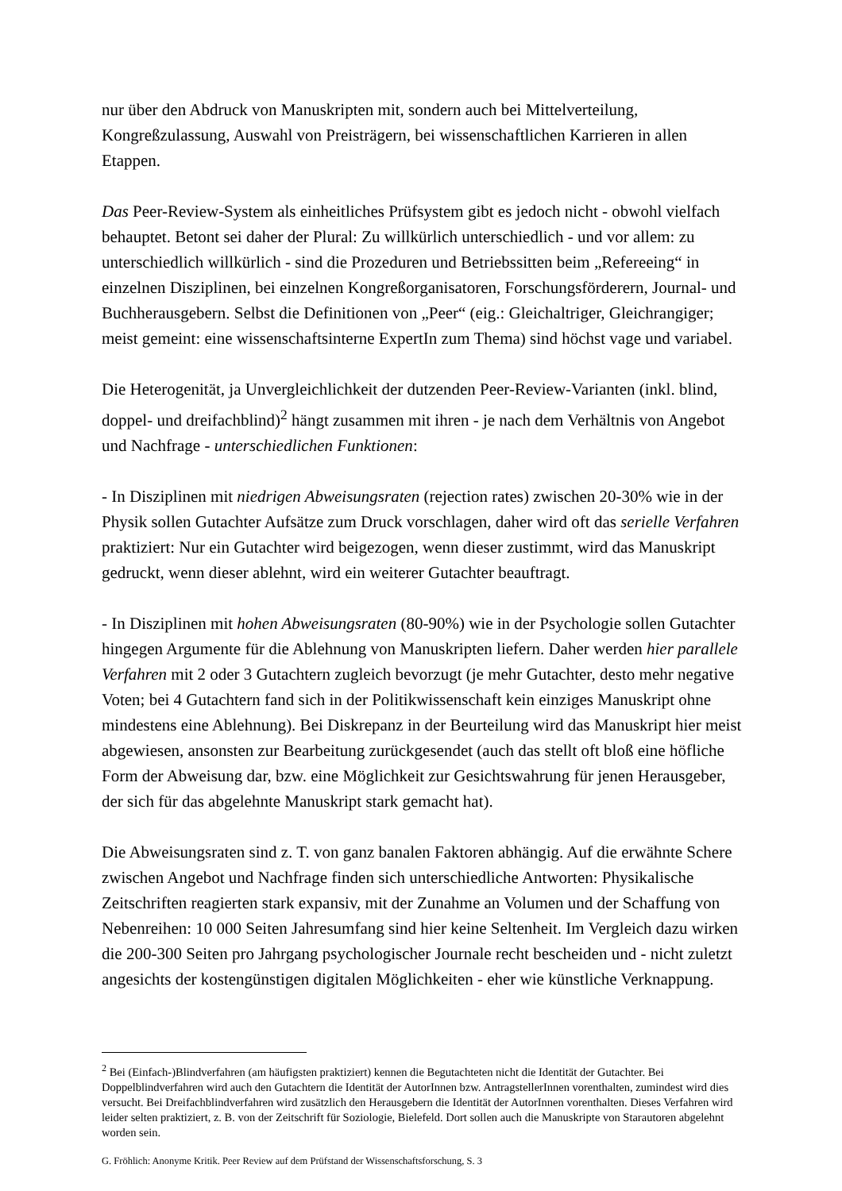nur über den Abdruck von Manuskripten mit, sondern auch bei Mittelverteilung, Kongreßzulassung, Auswahl von Preisträgern, bei wissenschaftlichen Karrieren in allen Etappen.
Das Peer-Review-System als einheitliches Prüfsystem gibt es jedoch nicht - obwohl vielfach behauptet. Betont sei daher der Plural: Zu willkürlich unterschiedlich - und vor allem: zu unterschiedlich willkürlich - sind die Prozeduren und Betriebssitten beim „Refereeing“ in einzelnen Disziplinen, bei einzelnen Kongreßorganisatoren, Forschungsförderern, Journal- und Buchherausgebern. Selbst die Definitionen von „Peer“ (eig.: Gleichaltriger, Gleichrangiger; meist gemeint: eine wissenschaftsinterne ExpertIn zum Thema) sind höchst vage und variabel.
Die Heterogenität, ja Unvergleichlichkeit der dutzenden Peer-Review-Varianten (inkl. blind, doppel- und dreifachblind)<sup>2</sup> hängt zusammen mit ihren - je nach dem Verhältnis von Angebot und Nachfrage - unterschiedlichen Funktionen:
- In Disziplinen mit niedrigen Abweisungsraten (rejection rates) zwischen 20-30% wie in der Physik sollen Gutachter Aufsätze zum Druck vorschlagen, daher wird oft das serielle Verfahren praktiziert: Nur ein Gutachter wird beigezogen, wenn dieser zustimmt, wird das Manuskript gedruckt, wenn dieser ablehnt, wird ein weiterer Gutachter beauftragt.
- In Disziplinen mit hohen Abweisungsraten (80-90%) wie in der Psychologie sollen Gutachter hingegen Argumente für die Ablehnung von Manuskripten liefern. Daher werden hier parallele Verfahren mit 2 oder 3 Gutachtern zugleich bevorzugt (je mehr Gutachter, desto mehr negative Voten; bei 4 Gutachtern fand sich in der Politikwissenschaft kein einziges Manuskript ohne mindestens eine Ablehnung). Bei Diskrepanz in der Beurteilung wird das Manuskript hier meist abgewiesen, ansonsten zur Bearbeitung zurückgesendet (auch das stellt oft bloß eine höfliche Form der Abweisung dar, bzw. eine Möglichkeit zur Gesichtswahrung für jenen Herausgeber, der sich für das abgelehnte Manuskript stark gemacht hat).
Die Abweisungsraten sind z. T. von ganz banalen Faktoren abhängig. Auf die erwähnte Schere zwischen Angebot und Nachfrage finden sich unterschiedliche Antworten: Physikalische Zeitschriften reagierten stark expansiv, mit der Zunahme an Volumen und der Schaffung von Nebenreihen: 10 000 Seiten Jahresumfang sind hier keine Seltenheit. Im Vergleich dazu wirken die 200-300 Seiten pro Jahrgang psychologischer Journale recht bescheiden und - nicht zuletzt angesichts der kostengünstigen digitalen Möglichkeiten - eher wie künstliche Verknappung.
<sup>2</sup> Bei (Einfach-)Blindverfahren (am häufigsten praktiziert) kennen die Begutachteten nicht die Identität der Gutachter. Bei Doppelblindverfahren wird auch den Gutachtern die Identität der AutorInnen bzw. AntragstellerInnen vorenthalten, zumindest wird dies versucht. Bei Dreifachblindverfahren wird zusätzlich den Herausgebern die Identität der AutorInnen vorenthalten. Dieses Verfahren wird leider selten praktiziert, z. B. von der Zeitschrift für Soziologie, Bielefeld. Dort sollen auch die Manuskripte von Starautoren abgelehnt worden sein.
G. Fröhlich: Anonyme Kritik. Peer Review auf dem Prüfstand der Wissenschaftsforschung, S. 3